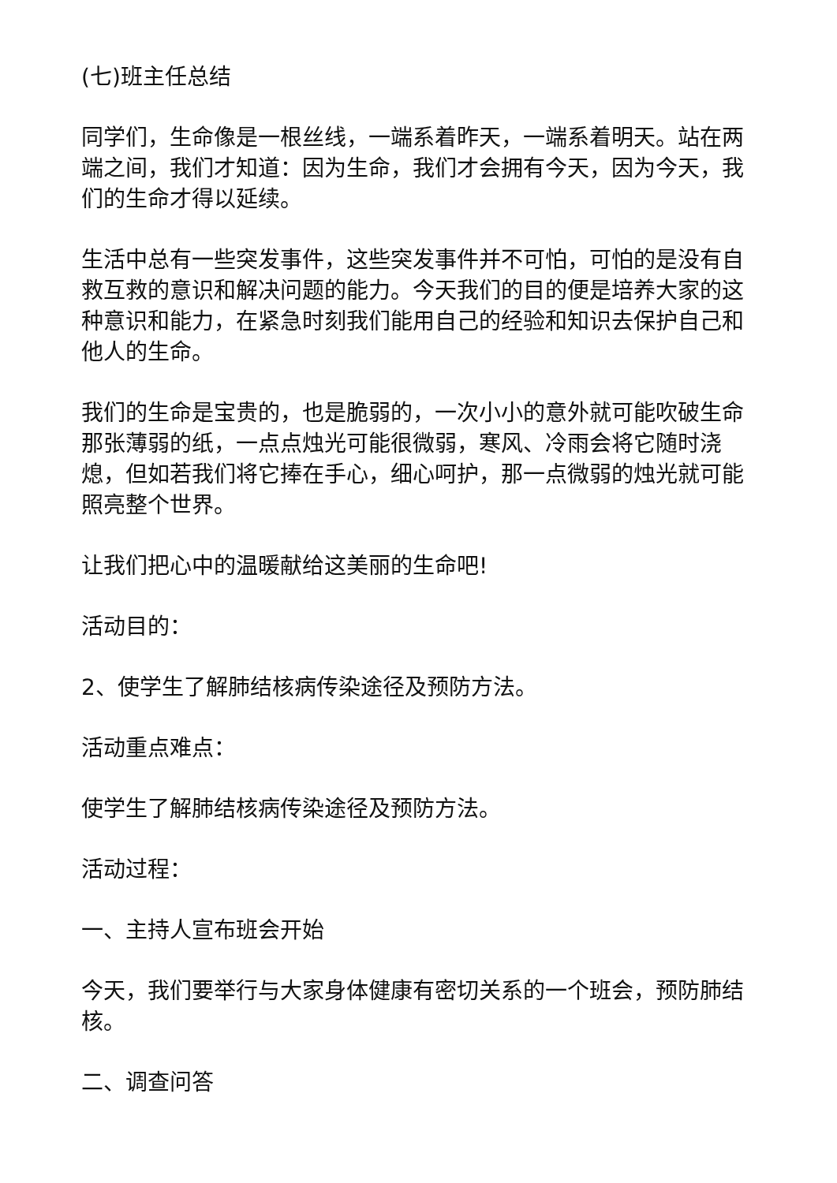(七)班主任总结
同学们，生命像是一根丝线，一端系着昨天，一端系着明天。站在两端之间，我们才知道：因为生命，我们才会拥有今天，因为今天，我们的生命才得以延续。
生活中总有一些突发事件，这些突发事件并不可怕，可怕的是没有自救互救的意识和解决问题的能力。今天我们的目的便是培养大家的这种意识和能力，在紧急时刻我们能用自己的经验和知识去保护自己和他人的生命。
我们的生命是宝贵的，也是脆弱的，一次小小的意外就可能吹破生命那张薄弱的纸，一点点烛光可能很微弱，寒风、冷雨会将它随时浇熄，但如若我们将它捧在手心，细心呵护，那一点微弱的烛光就可能照亮整个世界。
让我们把心中的温暖献给这美丽的生命吧!
活动目的：
2、使学生了解肺结核病传染途径及预防方法。
活动重点难点：
使学生了解肺结核病传染途径及预防方法。
活动过程：
一、主持人宣布班会开始
今天，我们要举行与大家身体健康有密切关系的一个班会，预防肺结核。
二、调查问答